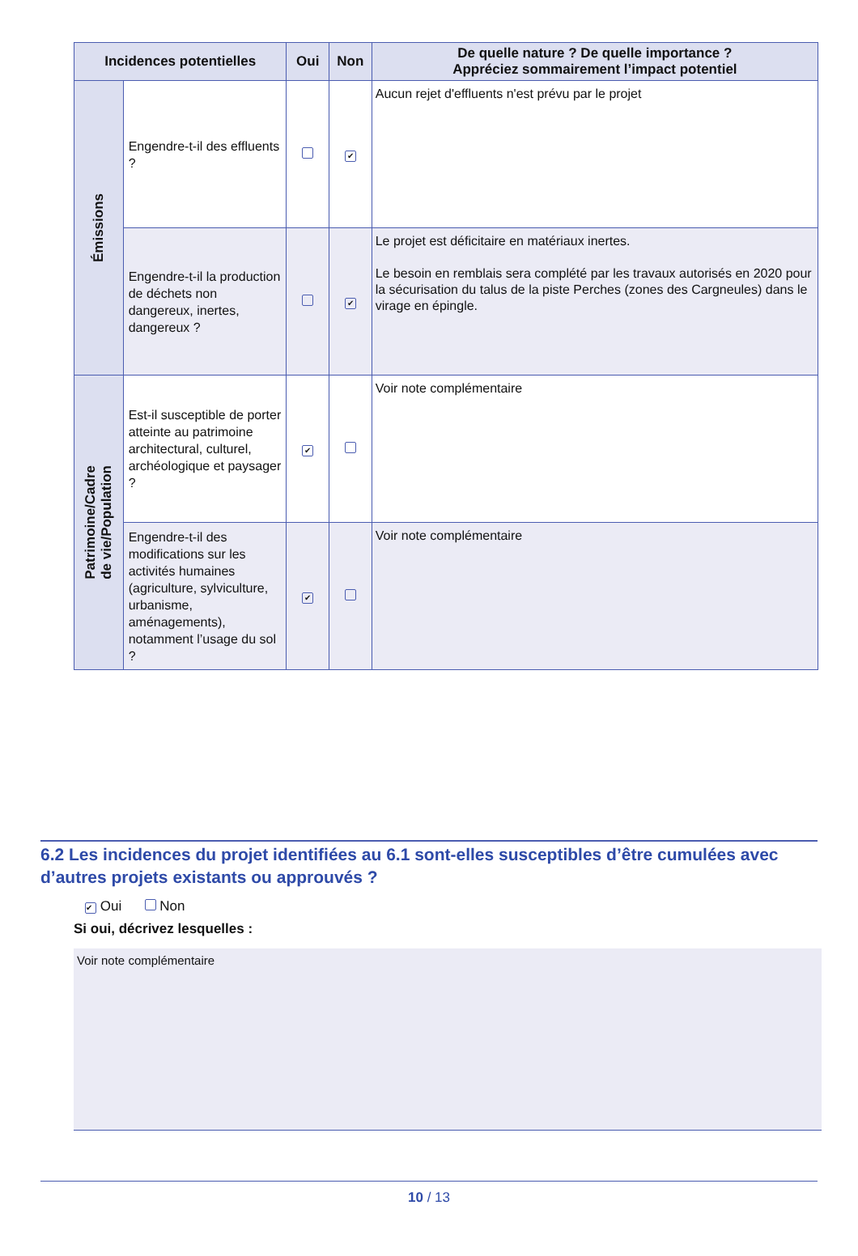| Incidences potentielles | | Oui | Non | De quelle nature ? De quelle importance ? Appréciez sommairement l’impact potentiel |
| --- | --- | --- | --- | --- |
| Émissions | Engendre-t-il des effluents ? | | ✔ | Aucun rejet d'effluents n'est prévu par le projet |
| | Engendre-t-il la production de déchets non dangereux, inertes, dangereux ? | | ✔ | Le projet est déficitaire en matériaux inertes. Le besoin en remblais sera complété par les travaux autorisés en 2020 pour la sécurisation du talus de la piste Perches (zones des Cargneules) dans le virage en épingle. |
| Patrimoine/Cadre de vie/Population | Est-il susceptible de porter atteinte au patrimoine architectural, culturel, archéologique et paysager ? | ✔ | | Voir note complémentaire |
| | Engendre-t-il des modifications sur les activités humaines (agriculture, sylviculture, urbanisme, aménagements), notamment l’usage du sol ? | ✔ | | Voir note complémentaire |
6.2 Les incidences du projet identifiées au 6.1 sont-elles susceptibles d’être cumulées avec d’autres projets existants ou approuvés ?
✔ Oui Non
Si oui, décrivez lesquelles :
Voir note complémentaire
10 / 13